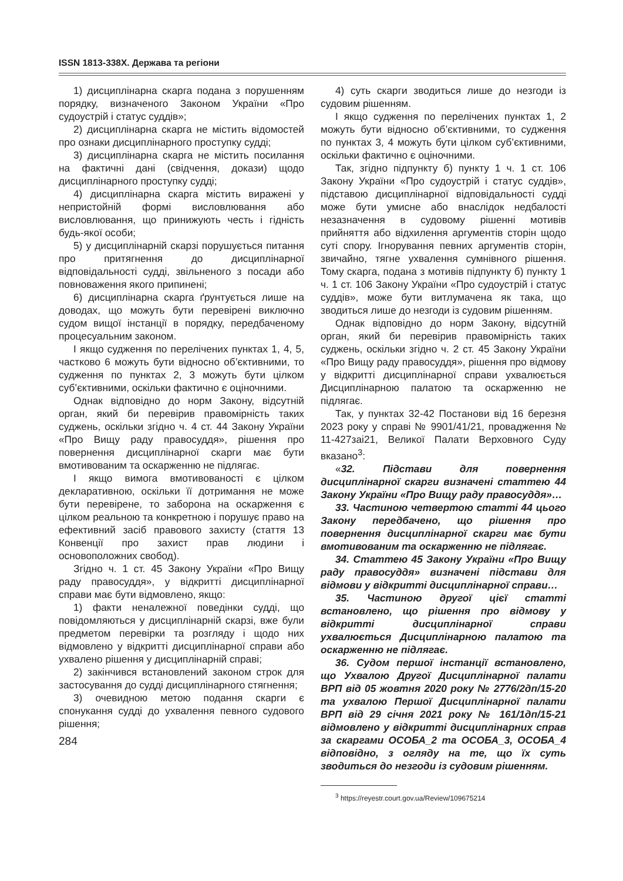ISSN 1813-338X. Держава та регіони
1) дисциплінарна скарга подана з порушенням порядку, визначеного Законом України «Про судоустрій і статус суддів»;
2) дисциплінарна скарга не містить відомостей про ознаки дисциплінарного проступку судді;
3) дисциплінарна скарга не містить посилання на фактичні дані (свідчення, докази) щодо дисциплінарного проступку судді;
4) дисциплінарна скарга містить виражені у непристойній формі висловлювання або висловлювання, що принижують честь і гідність будь-якої особи;
5) у дисциплінарній скарзі порушується питання про притягнення до дисциплінарної відповідальності судді, звільненого з посади або повноваження якого припинені;
6) дисциплінарна скарга ґрунтується лише на доводах, що можуть бути перевірені виключно судом вищої інстанції в порядку, передбаченому процесуальним законом.
І якщо судження по перелічених пунктах 1, 4, 5, частково 6 можуть бути відносно об’єктивними, то судження по пунктах 2, 3 можуть бути цілком суб’єктивними, оскільки фактично є оціночними.
Однак відповідно до норм Закону, відсутній орган, який би перевірив правомірність таких суджень, оскільки згідно ч. 4 ст. 44 Закону України «Про Вищу раду правосуддя», рішення про повернення дисциплінарної скарги має бути вмотивованим та оскарженню не підлягає.
І якщо вимога вмотивованості є цілком декларативною, оскільки її дотримання не може бути перевірене, то заборона на оскарження є цілком реальною та конкретною і порушує право на ефективний засіб правового захисту (стаття 13 Конвенції про захист прав людини і основоположних свобод).
Згідно ч. 1 ст. 45 Закону України «Про Вищу раду правосуддя», у відкритті дисциплінарної справи має бути відмовлено, якщо:
1) факти неналежної поведінки судді, що повідомляються у дисциплінарній скарзі, вже були предметом перевірки та розгляду і щодо них відмовлено у відкритті дисциплінарної справи або ухвалено рішення у дисциплінарній справі;
2) закінчився встановлений законом строк для застосування до судді дисциплінарного стягнення;
3) очевидною метою подання скарги є спонукання судді до ухвалення певного судового рішення;
284
4) суть скарги зводиться лише до незгоди із судовим рішенням.
І якщо судження по перелічених пунктах 1, 2 можуть бути відносно об’єктивними, то судження по пунктах 3, 4 можуть бути цілком суб’єктивними, оскільки фактично є оціночними.
Так, згідно підпункту б) пункту 1 ч. 1 ст. 106 Закону України «Про судоустрій і статус суддів», підставою дисциплінарної відповідальності судді може бути умисне або внаслідок недбалості незазначення в судовому рішенні мотивів прийняття або відхилення аргументів сторін щодо суті спору. Ігнорування певних аргументів сторін, звичайно, тягне ухвалення сумнівного рішення. Тому скарга, подана з мотивів підпункту б) пункту 1 ч. 1 ст. 106 Закону України «Про судоустрій і статус суддів», може бути витлумачена як така, що зводиться лише до незгоди із судовим рішенням.
Однак відповідно до норм Закону, відсутній орган, який би перевірив правомірність таких суджень, оскільки згідно ч. 2 ст. 45 Закону України «Про Вищу раду правосуддя», рішення про відмову у відкритті дисциплінарної справи ухвалюється Дисциплінарною палатою та оскарженню не підлягає.
Так, у пунктах 32-42 Постанови від 16 березня 2023 року у справі № 9901/41/21, провадження № 11-427заі21, Великої Палати Верховного Суду вказано<sup>3</sup>:
«32. Підстави для повернення дисциплінарної скарги визначені статтею 44 Закону України «Про Вищу раду правосуддя»…
33. Частиною четвертою статті 44 цього Закону передбачено, що рішення про повернення дисциплінарної скарги має бути вмотивованим та оскарженню не підлягає.
34. Статтею 45 Закону України «Про Вищу раду правосуддя» визначені підстави для відмови у відкритті дисциплінарної справи…
35. Частиною другої цієї статті встановлено, що рішення про відмову у відкритті дисциплінарної справи ухвалюється Дисциплінарною палатою та оскарженню не підлягає.
36. Судом першої інстанції встановлено, що Ухвалою Другої Дисциплінарної палати ВРП від 05 жовтня 2020 року № 2776/2дп/15-20 та ухвалою Першої Дисциплінарної палати ВРП від 29 січня 2021 року № 161/1дп/15-21 відмовлено у відкритті дисциплінарних справ за скаргами ОСОБА_2 та ОСОБА_3, ОСОБА_4 відповідно, з огляду на те, що їх суть зводиться до незгоди із судовим рішенням.
<sup>3</sup> https://reyestr.court.gov.ua/Review/109675214